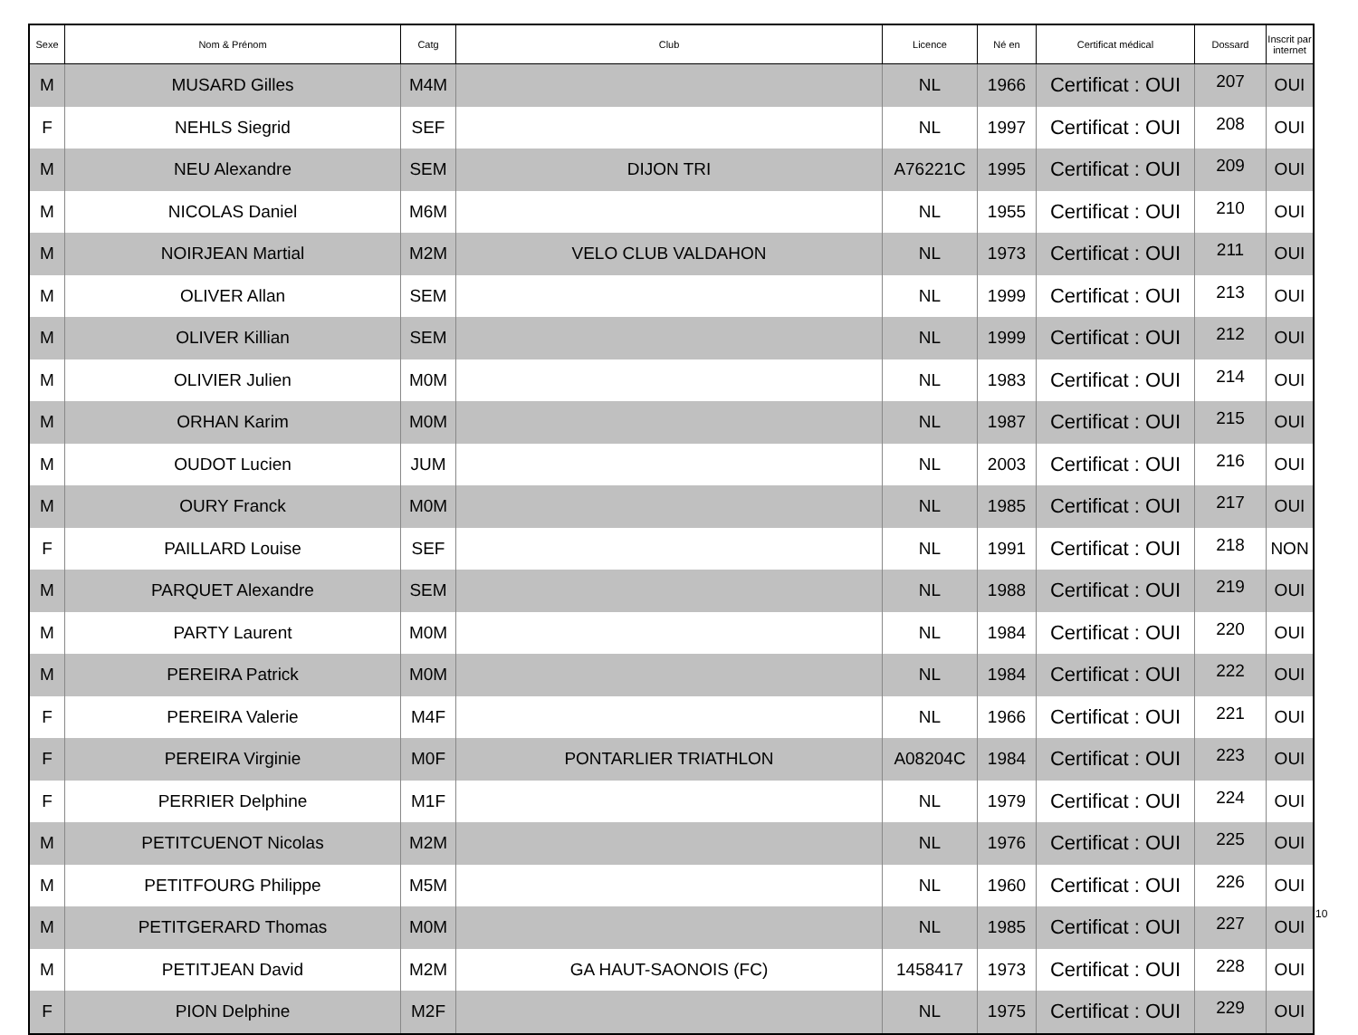| Sexe | Nom & Prénom | Catg | Club | Licence | Né en | Certificat médical | Dossard | Inscrit par internet |
| --- | --- | --- | --- | --- | --- | --- | --- | --- |
| M | MUSARD Gilles | M4M | | NL | 1966 | Certificat : OUI | 207 | OUI |
| F | NEHLS Siegrid | SEF | | NL | 1997 | Certificat : OUI | 208 | OUI |
| M | NEU Alexandre | SEM | DIJON TRI | A76221C | 1995 | Certificat : OUI | 209 | OUI |
| M | NICOLAS Daniel | M6M | | NL | 1955 | Certificat : OUI | 210 | OUI |
| M | NOIRJEAN Martial | M2M | VELO CLUB VALDAHON | NL | 1973 | Certificat : OUI | 211 | OUI |
| M | OLIVER Allan | SEM | | NL | 1999 | Certificat : OUI | 213 | OUI |
| M | OLIVER Killian | SEM | | NL | 1999 | Certificat : OUI | 212 | OUI |
| M | OLIVIER Julien | M0M | | NL | 1983 | Certificat : OUI | 214 | OUI |
| M | ORHAN Karim | M0M | | NL | 1987 | Certificat : OUI | 215 | OUI |
| M | OUDOT Lucien | JUM | | NL | 2003 | Certificat : OUI | 216 | OUI |
| M | OURY Franck | M0M | | NL | 1985 | Certificat : OUI | 217 | OUI |
| F | PAILLARD Louise | SEF | | NL | 1991 | Certificat : OUI | 218 | NON |
| M | PARQUET Alexandre | SEM | | NL | 1988 | Certificat : OUI | 219 | OUI |
| M | PARTY Laurent | M0M | | NL | 1984 | Certificat : OUI | 220 | OUI |
| M | PEREIRA Patrick | M0M | | NL | 1984 | Certificat : OUI | 222 | OUI |
| F | PEREIRA Valerie | M4F | | NL | 1966 | Certificat : OUI | 221 | OUI |
| F | PEREIRA Virginie | M0F | PONTARLIER TRIATHLON | A08204C | 1984 | Certificat : OUI | 223 | OUI |
| F | PERRIER Delphine | M1F | | NL | 1979 | Certificat : OUI | 224 | OUI |
| M | PETITCUENOT Nicolas | M2M | | NL | 1976 | Certificat : OUI | 225 | OUI |
| M | PETITFOURG Philippe | M5M | | NL | 1960 | Certificat : OUI | 226 | OUI |
| M | PETITGERARD Thomas | M0M | | NL | 1985 | Certificat : OUI | 227 | OUI |
| M | PETITJEAN David | M2M | GA HAUT-SAONOIS (FC) | 1458417 | 1973 | Certificat : OUI | 228 | OUI |
| F | PION Delphine | M2F | | NL | 1975 | Certificat : OUI | 229 | OUI |
10